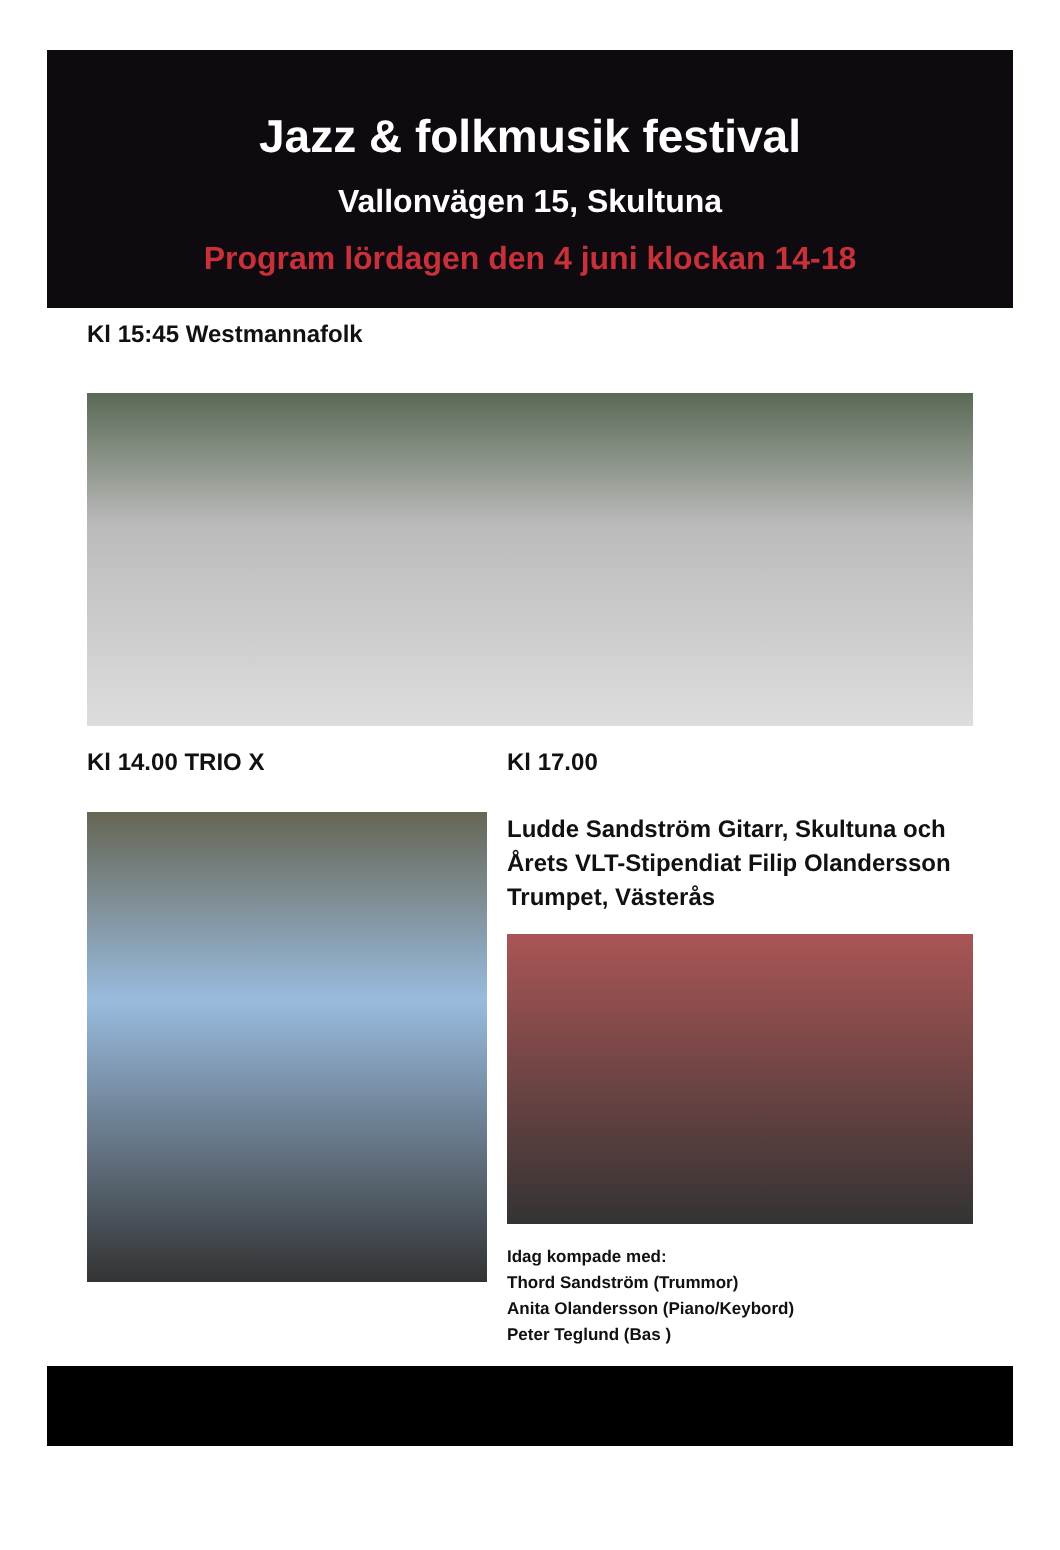Jazz & folkmusik festival
Vallonvägen 15, Skultuna
Program lördagen den 4 juni klockan 14-18
Kl 15:45 Westmannafolk
Kl 14.00 TRIO X Kl 17.00
Ludde Sandström Gitarr, Skultuna och Årets VLT-Stipendiat Filip Olandersson Trumpet, Västerås
Idag kompade med:
Thord Sandström (Trummor)
Anita Olandersson (Piano/Keybord)
Peter Teglund (Bas )